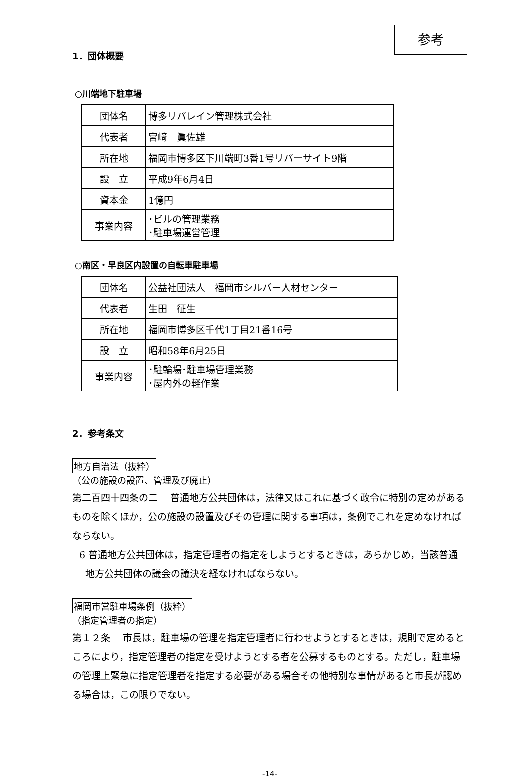参考
1．団体概要
○川端地下駐車場
| 団体名 | 博多リバレイン管理株式会社 |
| 代表者 | 宮﨑 眞佐雄 |
| 所在地 | 福岡市博多区下川端町3番1号リバーサイト9階 |
| 設 立 | 平成9年6月4日 |
| 資本金 | 1億円 |
| 事業内容 | ･ビルの管理業務 ･駐車場運営管理 |
○南区・早良区内設置の自転車駐車場
| 団体名 | 公益社団法人 福岡市シルバー人材センター |
| 代表者 | 生田 征生 |
| 所在地 | 福岡市博多区千代1丁目21番16号 |
| 設 立 | 昭和58年6月25日 |
| 事業内容 | ･駐輪場･駐車場管理業務 ･屋内外の軽作業 |
2．参考条文
地方自治法（抜粋）
（公の施設の設置、管理及び廃止）
第二百四十四条の二　 普通地方公共団体は，法律又はこれに基づく政令に特別の定めがあるものを除くほか，公の施設の設置及びその管理に関する事項は，条例でこれを定めなければならない。
6 普通地方公共団体は，指定管理者の指定をしようとするときは，あらかじめ，当該普通地方公共団体の議会の議決を経なければならない。
福岡市営駐車場条例（抜粋）
（指定管理者の指定）
第１２条　 市長は，駐車場の管理を指定管理者に行わせようとするときは，規則で定めるところにより，指定管理者の指定を受けようとする者を公募するものとする。ただし，駐車場の管理上緊急に指定管理者を指定する必要がある場合その他特別な事情があると市長が認める場合は，この限りでない。
-14-